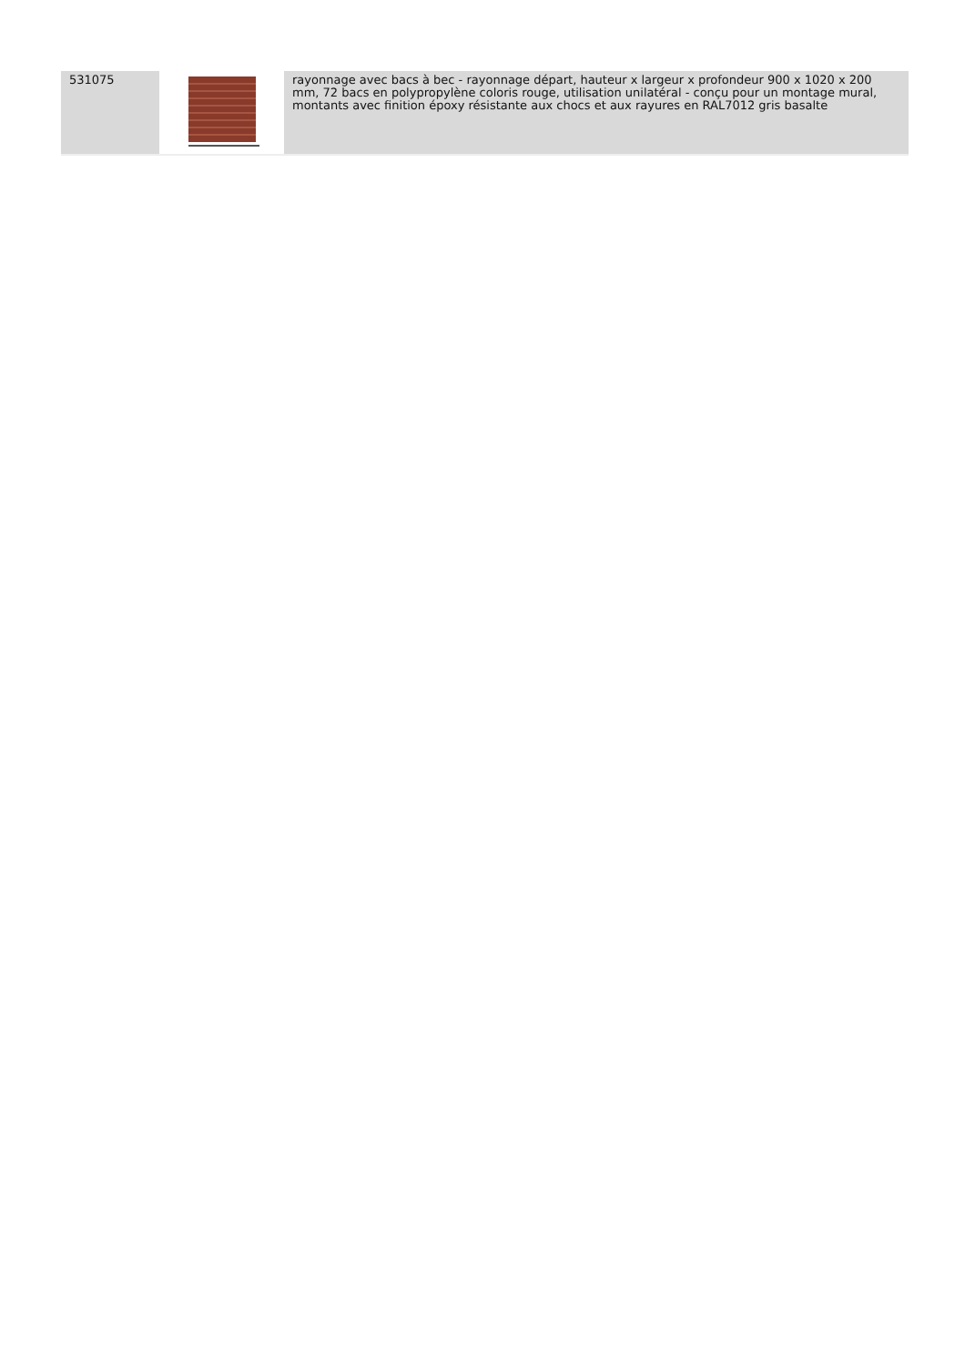| 531075 | | rayonnage avec bacs à bec - rayonnage départ, hauteur x largeur x profondeur 900 x 1020 x 200 mm, 72 bacs en polypropylène coloris rouge, utilisation unilatéral - conçu pour un montage mural, montants avec finition époxy résistante aux chocs et aux rayures en RAL7012 gris basalte |